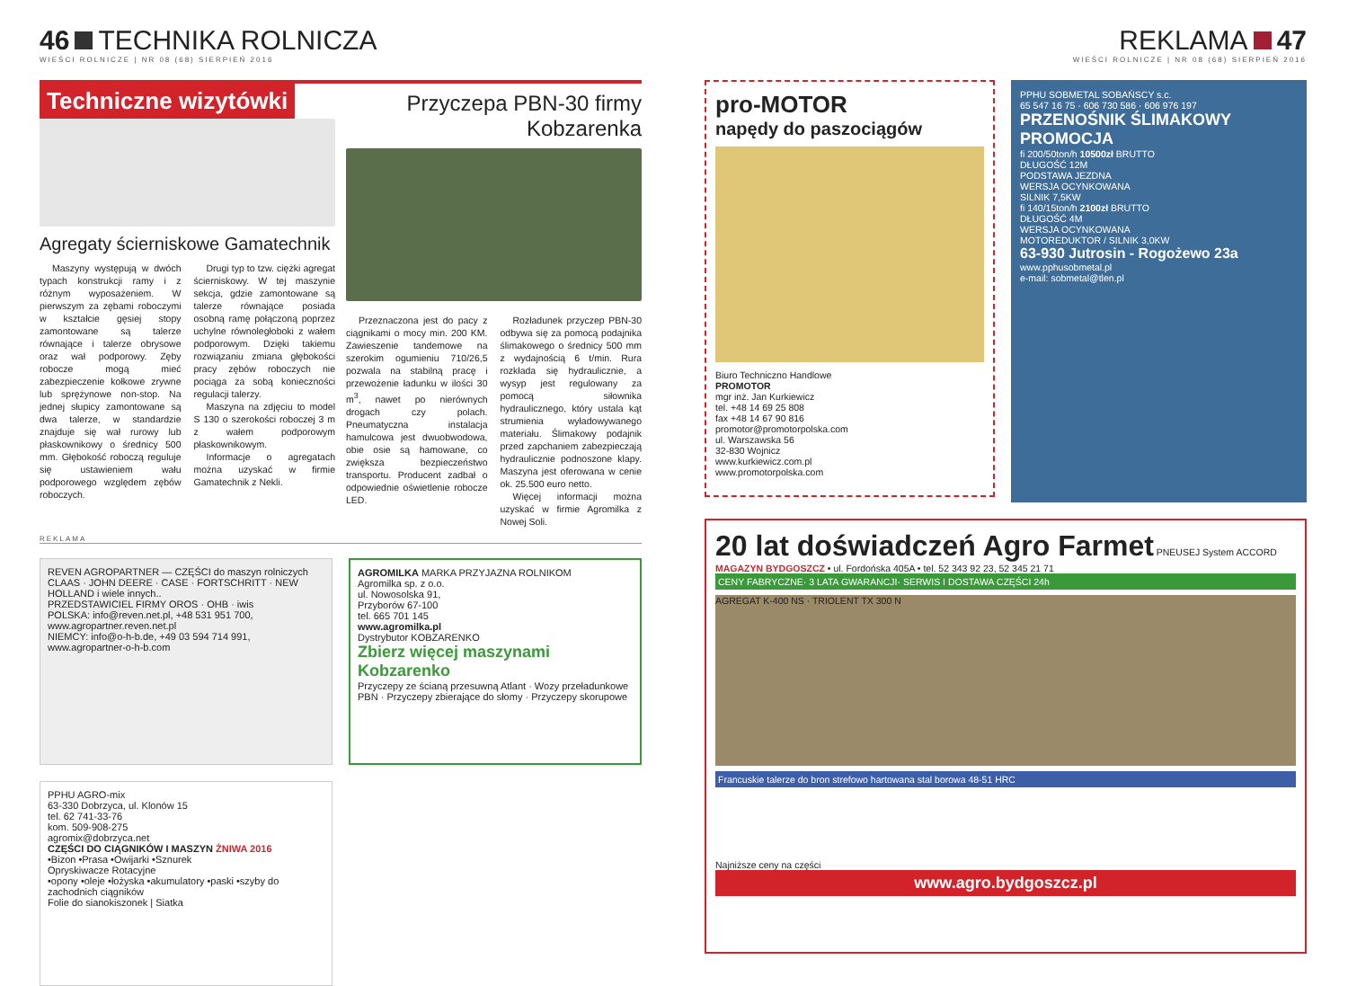46 TECHNIKA ROLNICZA
WIEŚCI ROLNICZE | NR 08 (68) SIERPIEŃ 2016
Techniczne wizytówki
Agregaty ścierniskowe Gamatechnik
Maszyny występują w dwóch typach konstrukcji ramy i z różnym wyposażeniem. W pierwszym za zębami roboczymi w kształcie gęsiej stopy zamontowane są talerze równające i talerze obrysowe oraz wał podporowy. Zęby robocze mogą mieć zabezpieczenie kołkowe zrywne lub sprężynowe non-stop. Na jednej słupicy zamontowane są dwa talerze, w standardzie znajduje się wał rurowy lub płaskownikowy o średnicy 500 mm. Głębokość roboczą reguluje się ustawieniem wału podporowego względem zębów roboczych.
Drugi typ to tzw. ciężki agregat ścierniskowy. W tej maszynie sekcja, gdzie zamontowane są talerze równające posiada osobną ramę połączoną poprzez uchylne równoległoboki z wałem podporowym. Dzięki takiemu rozwiązaniu zmiana głębokości pracy zębów roboczych nie pociąga za sobą konieczności regulacji talerzy.
Maszyna na zdjęciu to model S 130 o szerokości roboczej 3 m z wałem podporowym płaskownikowym.
Informacje o agregatach można uzyskać w firmie Gamatechnik z Nekli.
Przyczepa PBN-30 firmy Kobzarenka
Przeznaczona jest do pacy z ciągnikami o mocy min. 200 KM. Zawieszenie tandemowe na szerokim ogumieniu 710/26,5 pozwala na stabilną pracę i przewożenie ładunku w ilości 30 m<sup>3</sup>, nawet po nierównych drogach czy polach. Pneumatyczna instalacja hamulcowa jest dwuobwodowa, obie osie są hamowane, co zwiększa bezpieczeństwo transportu. Producent zadbał o odpowiednie oświetlenie robocze LED.
Rozładunek przyczep PBN-30 odbywa się za pomocą podajnika ślimakowego o średnicy 500 mm z wydajnością 6 t/min. Rura rozkłada się hydraulicznie, a wysyp jest regulowany za pomocą siłownika hydraulicznego, który ustala kąt strumienia wyładowywanego materiału. Ślimakowy podajnik przed zapchaniem zabezpieczają hydraulicznie podnoszone klapy. Maszyna jest oferowana w cenie ok. 25.500 euro netto.
Więcej informacji można uzyskać w firmie Agromilka z Nowej Soli.
REKLAMA
REVEN AGROPARTNER — CZĘŚCI do maszyn rolniczych
CLAAS · JOHN DEERE · CASE · FORTSCHRITT · NEW HOLLAND i wiele innych..
PRZEDSTAWICIEL FIRMY OROS · OHB · iwis
POLSKA: info@reven.net.pl, +48 531 951 700, www.agropartner.reven.net.pl
NIEMCY: info@o-h-b.de, +49 03 594 714 991, www.agropartner-o-h-b.com
AGROMILKA MARKA PRZYJAZNA ROLNIKOM
Agromilka sp. z o.o.
ul. Nowosolska 91,
Przyborów 67-100
tel. 665 701 145
www.agromilka.pl
Dystrybutor KOBZARENKO
Zbierz więcej maszynami Kobzarenko
Przyczepy ze ścianą przesuwną Atlant · Wozy przeładunkowe PBN · Przyczepy zbierające do słomy · Przyczepy skorupowe
PPHU AGRO-mix
63-330 Dobrzyca, ul. Klonów 15
tel. 62 741-33-76
kom. 509-908-275
agromix@dobrzyca.net
CZĘŚCI DO CIĄGNIKÓW I MASZYN ŻNIWA 2016
•Bizon •Prasa •Owijarki •Sznurek
Opryskiwacze Rotacyjne
•opony •oleje •łożyska •akumulatory •paski •szyby do zachodnich ciągników
Folie do sianokiszonek | Siatka
REKLAMA 47
WIEŚCI ROLNICZE | NR 08 (68) SIERPIEŃ 2016
pro-MOTOR
napędy do paszociągów
Biuro Techniczno Handlowe
PROMOTOR
mgr inż. Jan Kurkiewicz
tel. +48 14 69 25 808
fax +48 14 67 90 816
promotor@promotorpolska.com
ul. Warszawska 56
32-830 Wojnicz
www.kurkiewicz.com.pl
www.promotorpolska.com
PPHU SOBMETAL SOBAŃSCY s.c.
65 547 16 75 · 606 730 586 · 606 976 197
PRZENOŚNIK ŚLIMAKOWY PROMOCJA
fi 200/50ton/h 10500zł BRUTTO
DŁUGOŚĆ 12M
PODSTAWA JEZDNA
WERSJA OCYNKOWANA
SILNIK 7,5KW
fi 140/15ton/h 2100zł BRUTTO
DŁUGOŚĆ 4M
WERSJA OCYNKOWANA
MOTOREDUKTOR / SILNIK 3,0KW
63-930 Jutrosin - Rogożewo 23a
www.pphusobmetal.pl
e-mail: sobmetal@tlen.pl
20 lat doświadczeń Agro Farmet PNEUSEJ System ACCORD
MAGAZYN BYDGOSZCZ • ul. Fordońska 405A • tel. 52 343 92 23, 52 345 21 71
CENY FABRYCZNE· 3 LATA GWARANCJI· SERWIS I DOSTAWA CZĘŚCI 24h
AGREGAT K-400 NS · TRIOLENT TX 300 N
Francuskie talerze do bron strefowo hartowana stal borowa 48-51 HRC
Najniższe ceny na części
www.agro.bydgoszcz.pl